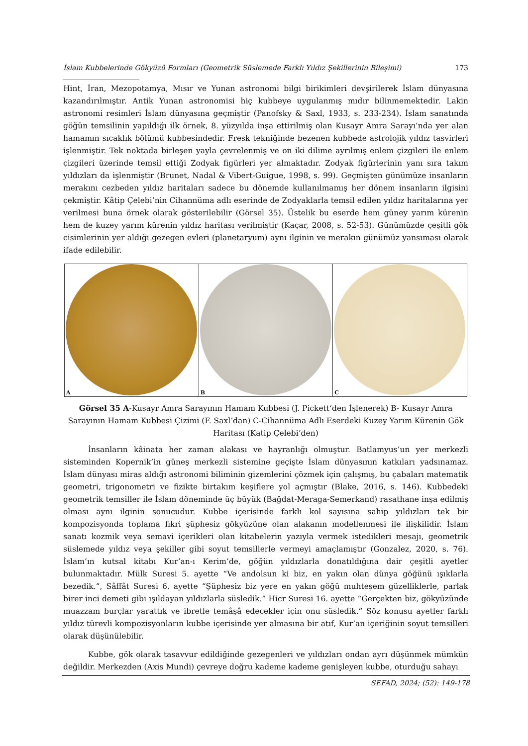İslam Kubbelerinde Gökyüzü Formları (Geometrik Süslemede Farklı Yıldız Şekillerinin Bileşimi) ______________________ 173
Hint, İran, Mezopotamya, Mısır ve Yunan astronomi bilgi birikimleri devşirilerek İslam dünyasına kazandırılmıştır. Antik Yunan astronomisi hiç kubbeye uygulanmış mıdır bilinmemektedir. Lakin astronomi resimleri İslam dünyasına geçmiştir (Panofsky & Saxl, 1933, s. 233-234). İslam sanatında göğün temsilinin yapıldığı ilk örnek, 8. yüzyılda inşa ettirilmiş olan Kusayr Amra Sarayı’nda yer alan hamamın sıcaklık bölümü kubbesindedir. Fresk tekniğinde bezenen kubbede astrolojik yıldız tasvirleri işlenmiştir. Tek noktada birleşen yayla çevrelenmiş ve on iki dilime ayrılmış enlem çizgileri ile enlem çizgileri üzerinde temsil ettiği Zodyak figürleri yer almaktadır. Zodyak figürlerinin yanı sıra takım yıldızları da işlenmiştir (Brunet, Nadal & Vibert-Guigue, 1998, s. 99). Geçmişten günümüze insanların merakını cezbeden yıldız haritaları sadece bu dönemde kullanılmamış her dönem insanların ilgisini çekmiştir. Kâtip Çelebi’nin Cihannüma adlı eserinde de Zodyaklarla temsil edilen yıldız haritalarına yer verilmesi buna örnek olarak gösterilebilir (Görsel 35). Üstelik bu eserde hem güney yarım kürenin hem de kuzey yarım kürenin yıldız haritası verilmiştir (Kaçar, 2008, s. 52-53). Günümüzde çeşitli gök cisimlerinin yer aldığı gezegen evleri (planetaryum) aynı ilginin ve merakın günümüz yansıması olarak ifade edilebilir.
A
B
C
Görsel 35 A-Kusayr Amra Sarayının Hamam Kubbesi (J. Pickett‘den İşlenerek) B- Kusayr Amra Sarayının Hamam Kubbesi Çizimi (F. Saxl’dan) C-Cihannüma Adlı Eserdeki Kuzey Yarım Kürenin Gök Haritası (Katip Çelebi‘den)
İnsanların kâinata her zaman alakası ve hayranlığı olmuştur. Batlamyus’un yer merkezli sisteminden Kopernik’in güneş merkezli sistemine geçişte İslam dünyasının katkıları yadsınamaz. İslam dünyası miras aldığı astronomi biliminin gizemlerini çözmek için çalışmış, bu çabaları matematik geometri, trigonometri ve fizikte birtakım keşiflere yol açmıştır (Blake, 2016, s. 146). Kubbedeki geometrik temsiller ile İslam döneminde üç büyük (Bağdat-Meraga-Semerkand) rasathane inşa edilmiş olması aynı ilginin sonucudur. Kubbe içerisinde farklı kol sayısına sahip yıldızları tek bir kompozisyonda toplama fikri şüphesiz gökyüzüne olan alakanın modellenmesi ile ilişkilidir. İslam sanatı kozmik veya semavi içerikleri olan kitabelerin yazıyla vermek istedikleri mesajı, geometrik süslemede yıldız veya şekiller gibi soyut temsillerle vermeyi amaçlamıştır (Gonzalez, 2020, s. 76). İslam’ın kutsal kitabı Kur’an-ı Kerim’de, göğün yıldızlarla donatıldığına dair çeşitli ayetler bulunmaktadır. Mülk Suresi 5. ayette “Ve andolsun ki biz, en yakın olan dünya göğünü ışıklarla bezedik.”, Sâffât Suresi 6. ayette “Şüphesiz biz yere en yakın göğü muhteşem güzelliklerle, parlak birer inci demeti gibi ışıldayan yıldızlarla süsledik.” Hicr Suresi 16. ayette “Gerçekten biz, gökyüzünde muazzam burçlar yarattık ve ibretle temâşâ edecekler için onu süsledik.” Söz konusu ayetler farklı yıldız türevli kompozisyonların kubbe içerisinde yer almasına bir atıf, Kur’an içeriğinin soyut temsilleri olarak düşünülebilir.
Kubbe, gök olarak tasavvur edildiğinde gezegenleri ve yıldızları ondan ayrı düşünmek mümkün değildir. Merkezden (Axis Mundi) çevreye doğru kademe kademe genişleyen kubbe, oturduğu sahayı
SEFAD, 2024; (52): 149-178